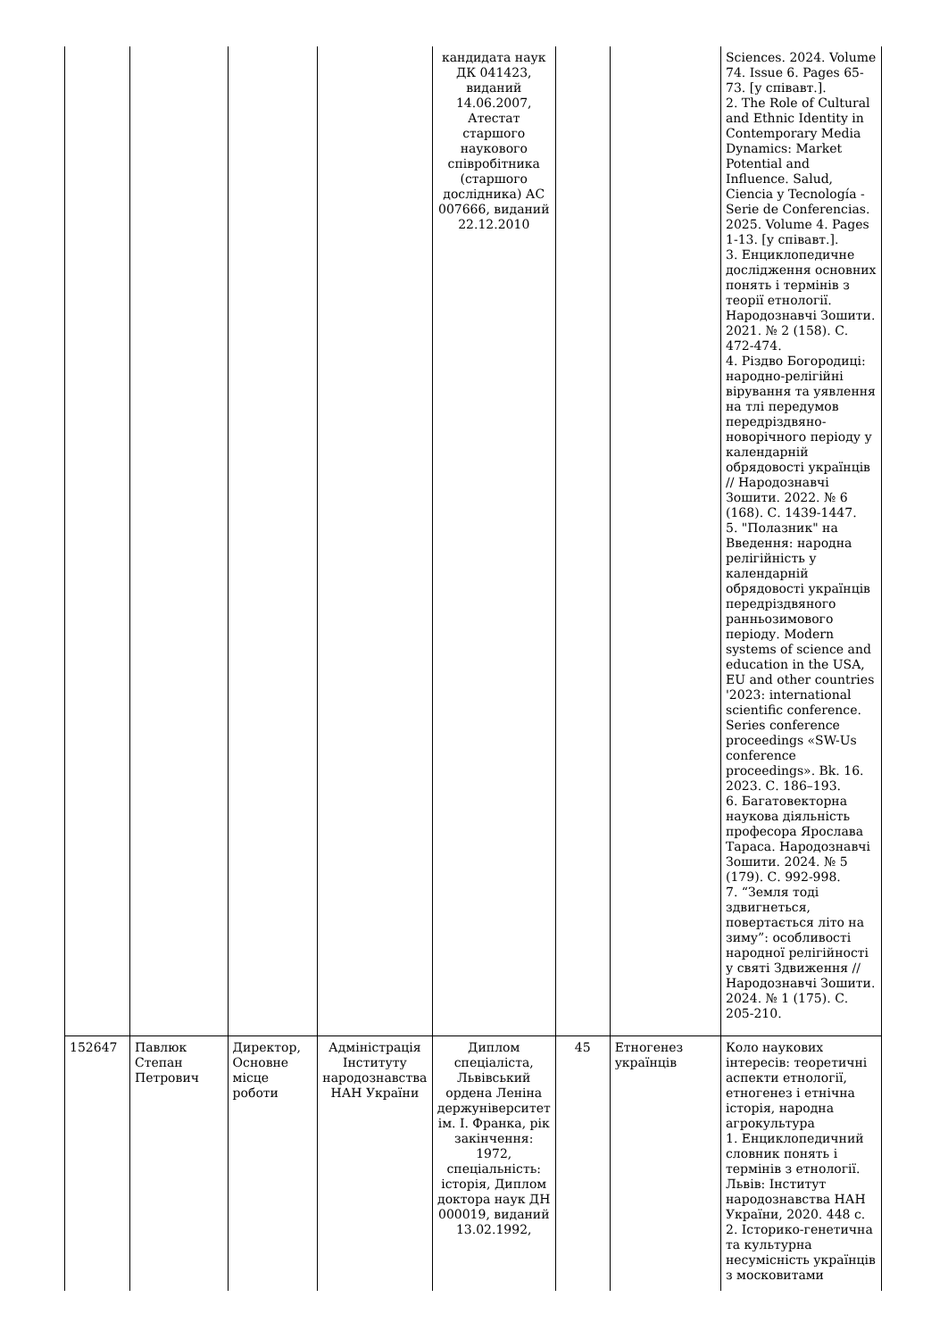| | | | | кандидата наук ДК 041423, виданий 14.06.2007, Атестат старшого наукового співробітника (старшого дослідника) АС 007666, виданий 22.12.2010 | | | Sciences. 2024. Volume 74. Issue 6. Pages 65-73. [у співавт.]. 2. The Role of Cultural and Ethnic Identity in Contemporary Media Dynamics: Market Potential and Influence. Salud, Ciencia y Tecnología - Serie de Conferencias. 2025. Volume 4. Pages 1-13. [у співавт.]. 3. Енциклопедичне дослідження основних понять і термінів з теорії етнології. Народознавчі Зошити. 2021. № 2 (158). С. 472-474. 4. Різдво Богородиці: народно-релігійні вірування та уявлення на тлі передумов передріздвяно-новорічного періоду у календарній обрядовості українців // Народознавчі Зошити. 2022. № 6 (168). С. 1439-1447. 5. "Полазник" на Введення: народна релігійність у календарній обрядовості українців передріздвяного ранньозимового періоду. Modern systems of science and education in the USA, EU and other countries '2023: international scientific conference. Series conference proceedings «SW-Us conference proceedings». Bk. 16. 2023. С. 186–193. 6. Багатовекторна наукова діяльність професора Ярослава Тараса. Народознавчі Зошити. 2024. № 5 (179). С. 992-998. 7. “Земля тоді здвигнеться, повертається літо на зиму”: особливості народної релігійності у святі Здвиження // Народознавчі Зошити. 2024. № 1 (175). С. 205-210. |
| 152647 | Павлюк Степан Петрович | Директор, Основне місце роботи | Адміністрація Інституту народознавства НАН України | Диплом спеціаліста, Львівський ордена Леніна держуніверситет ім. І. Франка, рік закінчення: 1972, спеціальність: історія, Диплом доктора наук ДН 000019, виданий 13.02.1992, | 45 | Етногенез українців | Коло наукових інтересів: теоретичні аспекти етнології, етногенез і етнічна історія, народна агрокультура 1. Енциклопедичний словник понять і термінів з етнології. Львів: Інститут народознавства НАН України, 2020. 448 с. 2. Історико-генетична та культурна несумісність українців з московитами |